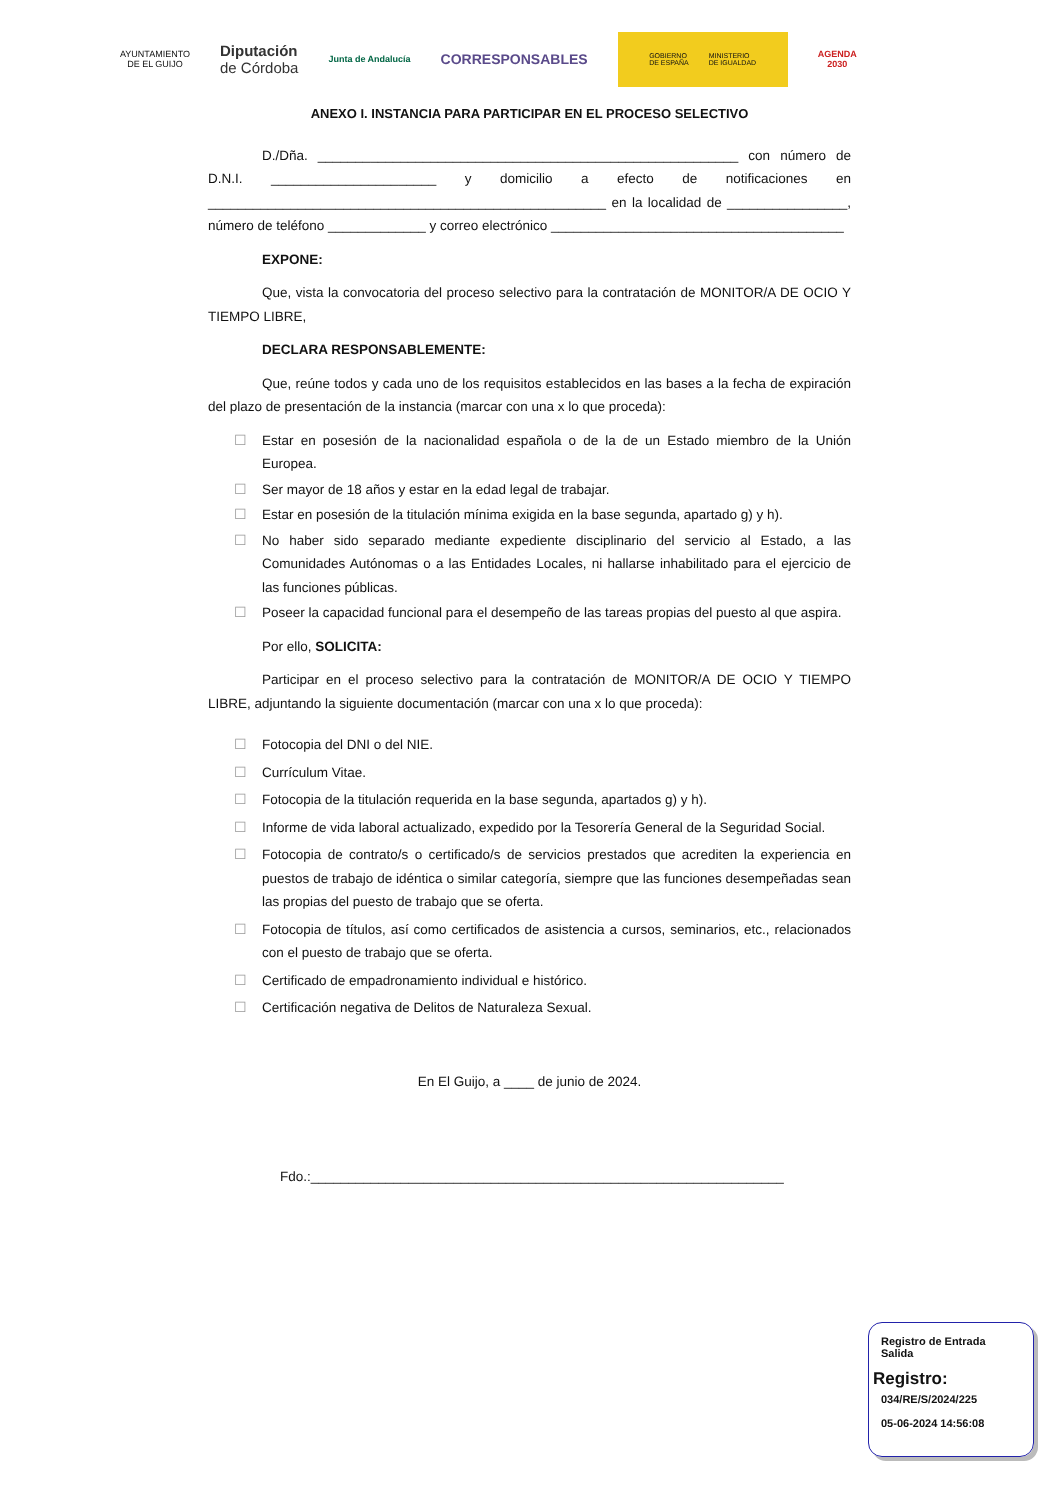AYUNTAMIENTO
DE EL GUIJO
Diputación
de Córdoba
Junta de Andalucía
CORRESPONSABLES
GOBIERNO
DE ESPAÑA MINISTERIO
DE IGUALDAD
AGENDA
2030
ANEXO I. INSTANCIA PARA PARTICIPAR EN EL PROCESO SELECTIVO
D./Dña. ________________________________________________________ con número de D.N.I. ______________________ y domicilio a efecto de notificaciones en _____________________________________________________ en la localidad de ________________, número de teléfono _____________ y correo electrónico _______________________________________
EXPONE:
Que, vista la convocatoria del proceso selectivo para la contratación de MONITOR/A DE OCIO Y TIEMPO LIBRE,
DECLARA RESPONSABLEMENTE:
Que, reúne todos y cada uno de los requisitos establecidos en las bases a la fecha de expiración del plazo de presentación de la instancia (marcar con una x lo que proceda):
☐ Estar en posesión de la nacionalidad española o de la de un Estado miembro de la Unión Europea.
☐ Ser mayor de 18 años y estar en la edad legal de trabajar.
☐ Estar en posesión de la titulación mínima exigida en la base segunda, apartado g) y h).
☐ No haber sido separado mediante expediente disciplinario del servicio al Estado, a las Comunidades Autónomas o a las Entidades Locales, ni hallarse inhabilitado para el ejercicio de las funciones públicas.
☐ Poseer la capacidad funcional para el desempeño de las tareas propias del puesto al que aspira.
Por ello, SOLICITA:
Participar en el proceso selectivo para la contratación de MONITOR/A DE OCIO Y TIEMPO LIBRE, adjuntando la siguiente documentación (marcar con una x lo que proceda):
☐ Fotocopia del DNI o del NIE.
☐ Currículum Vitae.
☐ Fotocopia de la titulación requerida en la base segunda, apartados g) y h).
☐ Informe de vida laboral actualizado, expedido por la Tesorería General de la Seguridad Social.
☐ Fotocopia de contrato/s o certificado/s de servicios prestados que acrediten la experiencia en puestos de trabajo de idéntica o similar categoría, siempre que las funciones desempeñadas sean las propias del puesto de trabajo que se oferta.
☐ Fotocopia de títulos, así como certificados de asistencia a cursos, seminarios, etc., relacionados con el puesto de trabajo que se oferta.
☐ Certificado de empadronamiento individual e histórico.
☐ Certificación negativa de Delitos de Naturaleza Sexual.
En El Guijo, a ____ de junio de 2024.
Fdo.:_______________________________________________________________
Registro de Entrada
Salida
Registro:
034/RE/S/2024/225
05-06-2024 14:56:08